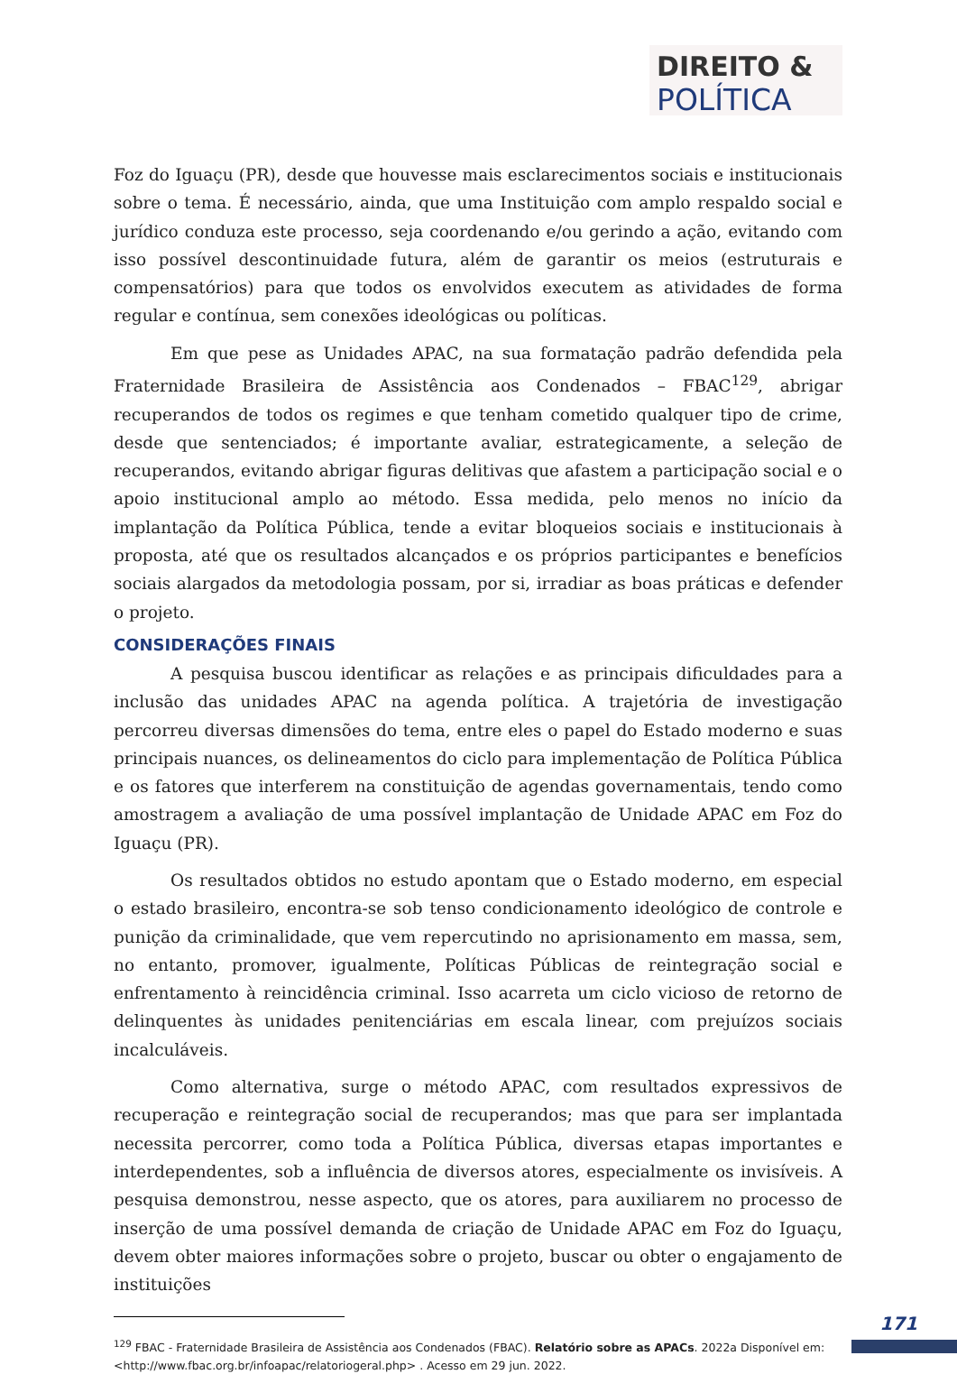DIREITO &
POLÍTICA
Foz do Iguaçu (PR), desde que houvesse mais esclarecimentos sociais e institucionais sobre o tema. É necessário, ainda, que uma Instituição com amplo respaldo social e jurídico conduza este processo, seja coordenando e/ou gerindo a ação, evitando com isso possível descontinuidade futura, além de garantir os meios (estruturais e compensatórios) para que todos os envolvidos executem as atividades de forma regular e contínua, sem conexões ideológicas ou políticas.
Em que pese as Unidades APAC, na sua formatação padrão defendida pela Fraternidade Brasileira de Assistência aos Condenados – FBAC<sup>129</sup>, abrigar recuperandos de todos os regimes e que tenham cometido qualquer tipo de crime, desde que sentenciados; é importante avaliar, estrategicamente, a seleção de recuperandos, evitando abrigar figuras delitivas que afastem a participação social e o apoio institucional amplo ao método. Essa medida, pelo menos no início da implantação da Política Pública, tende a evitar bloqueios sociais e institucionais à proposta, até que os resultados alcançados e os próprios participantes e benefícios sociais alargados da metodologia possam, por si, irradiar as boas práticas e defender o projeto.
CONSIDERAÇÕES FINAIS
A pesquisa buscou identificar as relações e as principais dificuldades para a inclusão das unidades APAC na agenda política. A trajetória de investigação percorreu diversas dimensões do tema, entre eles o papel do Estado moderno e suas principais nuances, os delineamentos do ciclo para implementação de Política Pública e os fatores que interferem na constituição de agendas governamentais, tendo como amostragem a avaliação de uma possível implantação de Unidade APAC em Foz do Iguaçu (PR).
Os resultados obtidos no estudo apontam que o Estado moderno, em especial o estado brasileiro, encontra-se sob tenso condicionamento ideológico de controle e punição da criminalidade, que vem repercutindo no aprisionamento em massa, sem, no entanto, promover, igualmente, Políticas Públicas de reintegração social e enfrentamento à reincidência criminal. Isso acarreta um ciclo vicioso de retorno de delinquentes às unidades penitenciárias em escala linear, com prejuízos sociais incalculáveis.
Como alternativa, surge o método APAC, com resultados expressivos de recuperação e reintegração social de recuperandos; mas que para ser implantada necessita percorrer, como toda a Política Pública, diversas etapas importantes e interdependentes, sob a influência de diversos atores, especialmente os invisíveis. A pesquisa demonstrou, nesse aspecto, que os atores, para auxiliarem no processo de inserção de uma possível demanda de criação de Unidade APAC em Foz do Iguaçu, devem obter maiores informações sobre o projeto, buscar ou obter o engajamento de instituições
<sup>129</sup> FBAC - Fraternidade Brasileira de Assistência aos Condenados (FBAC). Relatório sobre as APACs. 2022a Disponível em: <http://www.fbac.org.br/infoapac/relatoriogeral.php> . Acesso em 29 jun. 2022.
171